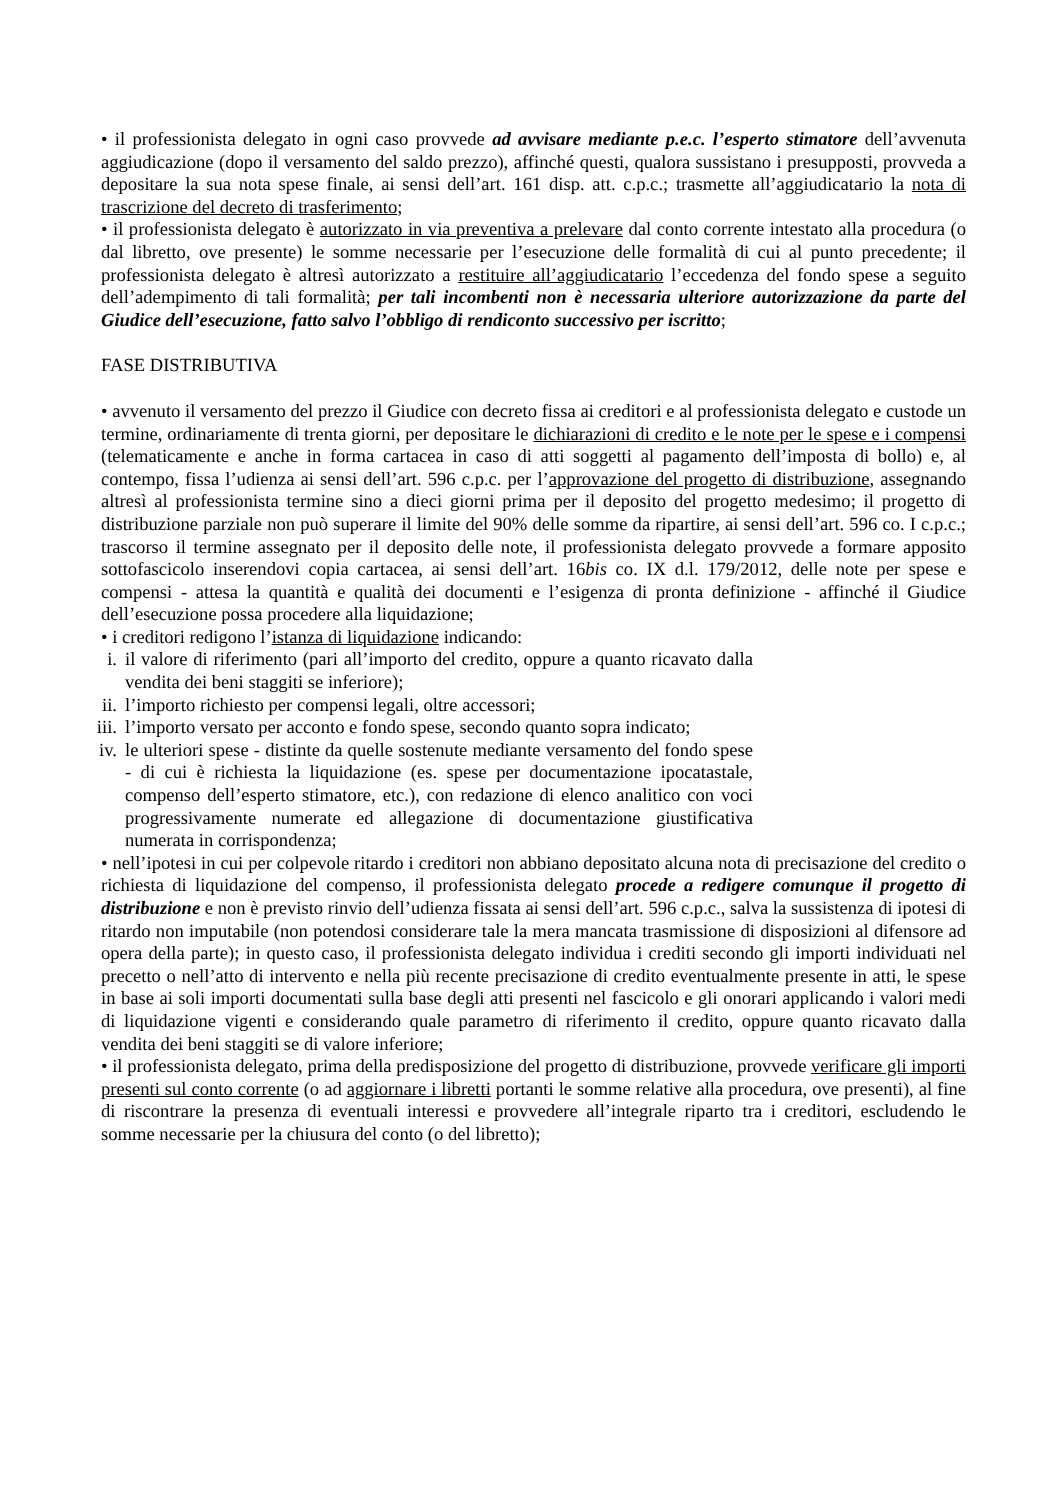• il professionista delegato in ogni caso provvede ad avvisare mediante p.e.c. l’esperto stimatore dell’avvenuta aggiudicazione (dopo il versamento del saldo prezzo), affinché questi, qualora sussistano i presupposti, provveda a depositare la sua nota spese finale, ai sensi dell’art. 161 disp. att. c.p.c.; trasmette all’aggiudicatario la nota di trascrizione del decreto di trasferimento;
• il professionista delegato è autorizzato in via preventiva a prelevare dal conto corrente intestato alla procedura (o dal libretto, ove presente) le somme necessarie per l’esecuzione delle formalità di cui al punto precedente; il professionista delegato è altresì autorizzato a restituire all’aggiudicatario l’eccedenza del fondo spese a seguito dell’adempimento di tali formalità; per tali incombenti non è necessaria ulteriore autorizzazione da parte del Giudice dell’esecuzione, fatto salvo l’obbligo di rendiconto successivo per iscritto;
FASE DISTRIBUTIVA
• avvenuto il versamento del prezzo il Giudice con decreto fissa ai creditori e al professionista delegato e custode un termine, ordinariamente di trenta giorni, per depositare le dichiarazioni di credito e le note per le spese e i compensi (telematicamente e anche in forma cartacea in caso di atti soggetti al pagamento dell’imposta di bollo) e, al contempo, fissa l’udienza ai sensi dell’art. 596 c.p.c. per l’approvazione del progetto di distribuzione, assegnando altresì al professionista termine sino a dieci giorni prima per il deposito del progetto medesimo; il progetto di distribuzione parziale non può superare il limite del 90% delle somme da ripartire, ai sensi dell’art. 596 co. I c.p.c.; trascorso il termine assegnato per il deposito delle note, il professionista delegato provvede a formare apposito sottofascicolo inserendovi copia cartacea, ai sensi dell’art. 16bis co. IX d.l. 179/2012, delle note per spese e compensi - attesa la quantità e qualità dei documenti e l’esigenza di pronta definizione - affinché il Giudice dell’esecuzione possa procedere alla liquidazione;
• i creditori redigono l’istanza di liquidazione indicando:
i. il valore di riferimento (pari all’importo del credito, oppure a quanto ricavato dalla vendita dei beni staggiti se inferiore);
ii. l’importo richiesto per compensi legali, oltre accessori;
iii. l’importo versato per acconto e fondo spese, secondo quanto sopra indicato;
iv. le ulteriori spese - distinte da quelle sostenute mediante versamento del fondo spese - di cui è richiesta la liquidazione (es. spese per documentazione ipocatastale, compenso dell’esperto stimatore, etc.), con redazione di elenco analitico con voci progressivamente numerate ed allegazione di documentazione giustificativa numerata in corrispondenza;
• nell’ipotesi in cui per colpevole ritardo i creditori non abbiano depositato alcuna nota di precisazione del credito o richiesta di liquidazione del compenso, il professionista delegato procede a redigere comunque il progetto di distribuzione e non è previsto rinvio dell’udienza fissata ai sensi dell’art. 596 c.p.c., salva la sussistenza di ipotesi di ritardo non imputabile (non potendosi considerare tale la mera mancata trasmissione di disposizioni al difensore ad opera della parte); in questo caso, il professionista delegato individua i crediti secondo gli importi individuati nel precetto o nell’atto di intervento e nella più recente precisazione di credito eventualmente presente in atti, le spese in base ai soli importi documentati sulla base degli atti presenti nel fascicolo e gli onorari applicando i valori medi di liquidazione vigenti e considerando quale parametro di riferimento il credito, oppure quanto ricavato dalla vendita dei beni staggiti se di valore inferiore;
• il professionista delegato, prima della predisposizione del progetto di distribuzione, provvede verificare gli importi presenti sul conto corrente (o ad aggiornare i libretti portanti le somme relative alla procedura, ove presenti), al fine di riscontrare la presenza di eventuali interessi e provvedere all’integrale riparto tra i creditori, escludendo le somme necessarie per la chiusura del conto (o del libretto);